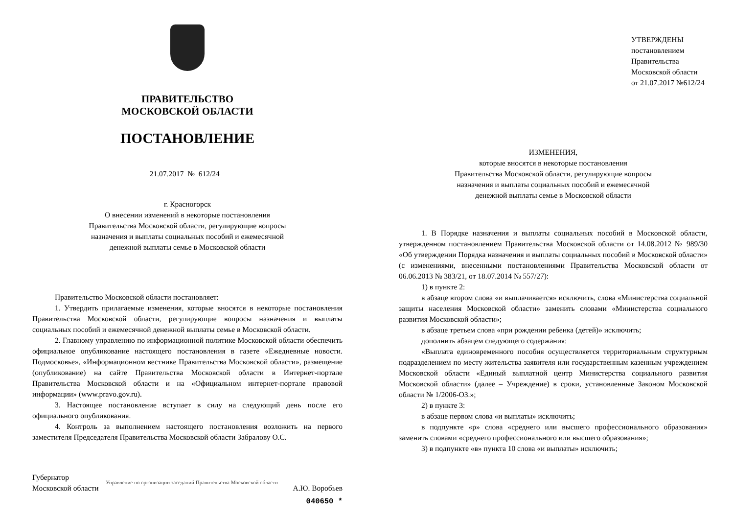ПРАВИТЕЛЬСТВО
МОСКОВСКОЙ ОБЛАСТИ
ПОСТАНОВЛЕНИЕ
21.07.2017 № 612/24
г. Красногорск
О внесении изменений в некоторые постановления
Правительства Московской области, регулирующие вопросы
назначения и выплаты социальных пособий и ежемесячной
денежной выплаты семье в Московской области
Правительство Московской области постановляет:
1. Утвердить прилагаемые изменения, которые вносятся в некоторые постановления Правительства Московской области, регулирующие вопросы назначения и выплаты социальных пособий и ежемесячной денежной выплаты семье в Московской области.
2. Главному управлению по информационной политике Московской области обеспечить официальное опубликование настоящего постановления в газете «Ежедневные новости. Подмосковье», «Информационном вестнике Правительства Московской области», размещение (опубликование) на сайте Правительства Московской области в Интернет-портале Правительства Московской области и на «Официальном интернет-портале правовой информации» (www.pravo.gov.ru).
3. Настоящее постановление вступает в силу на следующий день после его официального опубликования.
4. Контроль за выполнением настоящего постановления возложить на первого заместителя Председателя Правительства Московской области Забралову О.С.
Губернатор
Московской области
А.Ю. Воробьев
Управление по организации заседаний Правительства Московской области
040650 *
УТВЕРЖДЕНЫ
постановлением Правительства
Московской области
от 21.07.2017 №612/24
ИЗМЕНЕНИЯ,
которые вносятся в некоторые постановления
Правительства Московской области, регулирующие вопросы
назначения и выплаты социальных пособий и ежемесячной
денежной выплаты семье в Московской области
1. В Порядке назначения и выплаты социальных пособий в Московской области, утвержденном постановлением Правительства Московской области от 14.08.2012 № 989/30 «Об утверждении Порядка назначения и выплаты социальных пособий в Московской области» (с изменениями, внесенными постановлениями Правительства Московской области от 06.06.2013 № 383/21, от 18.07.2014 № 557/27):
1) в пункте 2:
в абзаце втором слова «и выплачивается» исключить, слова «Министерства социальной защиты населения Московской области» заменить словами «Министерства социального развития Московской области»;
в абзаце третьем слова «при рождении ребенка (детей)» исключить;
дополнить абзацем следующего содержания:
«Выплата единовременного пособия осуществляется территориальным структурным подразделением по месту жительства заявителя или государственным казенным учреждением Московской области «Единый выплатной центр Министерства социального развития Московской области» (далее – Учреждение) в сроки, установленные Законом Московской области № 1/2006-ОЗ.»;
2) в пункте 3:
в абзаце первом слова «и выплаты» исключить;
в подпункте «р» слова «среднего или высшего профессионального образования» заменить словами «среднего профессионального или высшего образования»;
3) в подпункте «в» пункта 10 слова «и выплаты» исключить;